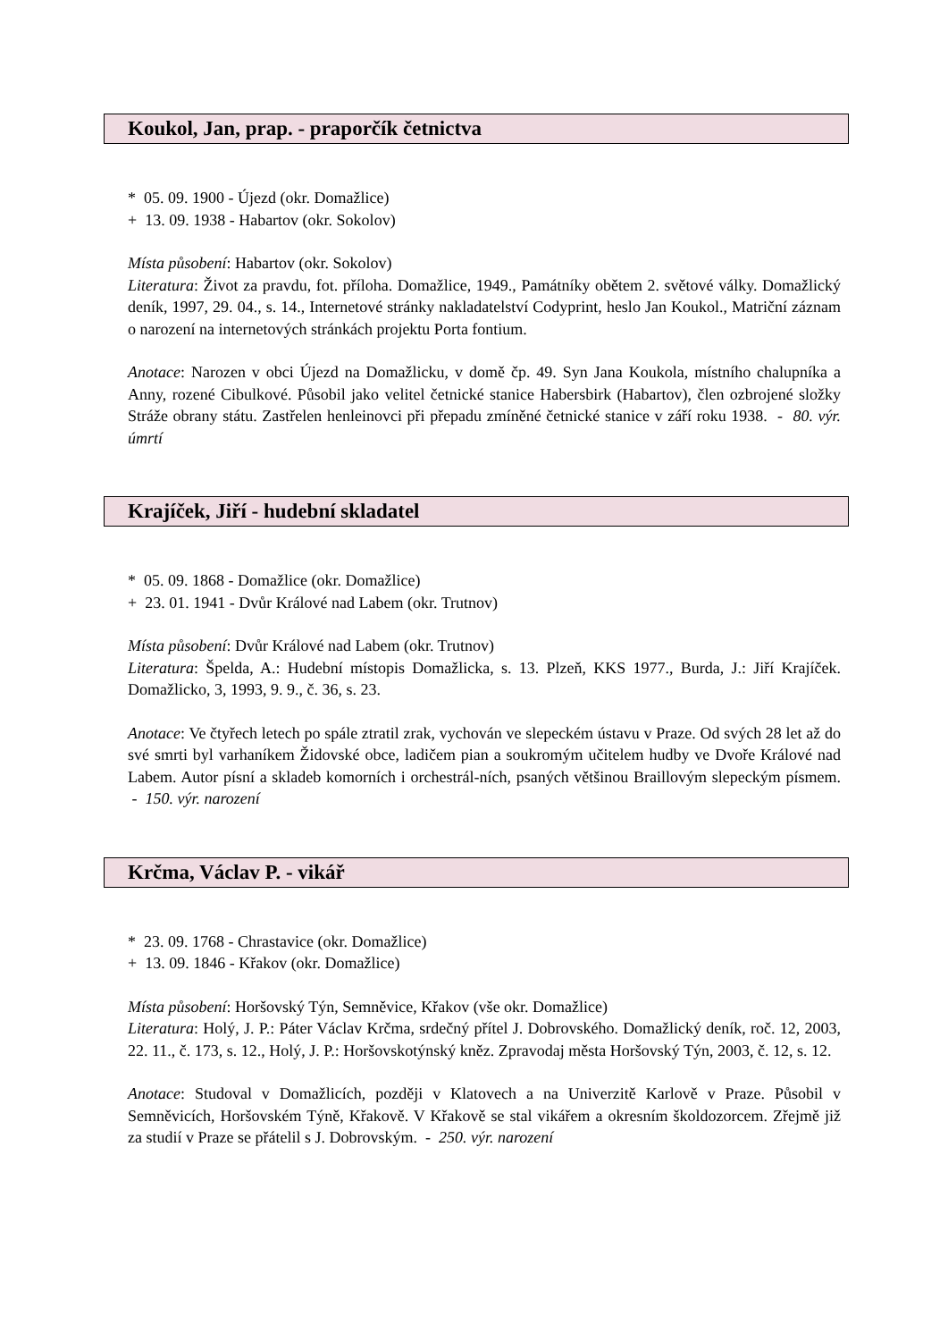Koukol, Jan, prap. - praporčík četnictva
* 05. 09. 1900 - Újezd (okr. Domažlice)
+ 13. 09. 1938 - Habartov (okr. Sokolov)
Místa působení: Habartov (okr. Sokolov)
Literatura: Život za pravdu, fot. příloha. Domažlice, 1949., Památníky obětem 2. světové války. Domažlický deník, 1997, 29. 04., s. 14., Internetové stránky nakladatelství Codyprint, heslo Jan Koukol., Matriční záznam o narození na internetových stránkách projektu Porta fontium.
Anotace: Narozen v obci Újezd na Domažlicku, v domě čp. 49. Syn Jana Koukola, místního chalupníka a Anny, rozené Cibulkové. Působil jako velitel četnické stanice Habersbirk (Habartov), člen ozbrojené složky Stráže obrany státu. Zastřelen henleinovci při přepadu zmíněné četnické stanice v září roku 1938. - 80. výr. úmrtí
Krajíček, Jiří - hudební skladatel
* 05. 09. 1868 - Domažlice (okr. Domažlice)
+ 23. 01. 1941 - Dvůr Králové nad Labem (okr. Trutnov)
Místa působení: Dvůr Králové nad Labem (okr. Trutnov)
Literatura: Špelda, A.: Hudební místopis Domažlicka, s. 13. Plzeň, KKS 1977., Burda, J.: Jiří Krajíček. Domažlicko, 3, 1993, 9. 9., č. 36, s. 23.
Anotace: Ve čtyřech letech po spále ztratil zrak, vychován ve slepeckém ústavu v Praze. Od svých 28 let až do své smrti byl varhaníkem Židovské obce, ladičem pian a soukromým učitelem hudby ve Dvoře Králové nad Labem. Autor písní a skladeb komorních i orchestrál-ních, psaných většinou Braillovým slepeckým písmem. - 150. výr. narození
Krčma, Václav P. - vikář
* 23. 09. 1768 - Chrastavice (okr. Domažlice)
+ 13. 09. 1846 - Křakov (okr. Domažlice)
Místa působení: Horšovský Týn, Semněvice, Křakov (vše okr. Domažlice)
Literatura: Holý, J. P.: Páter Václav Krčma, srdečný přítel J. Dobrovského. Domažlický deník, roč. 12, 2003, 22. 11., č. 173, s. 12., Holý, J. P.: Horšovskotýnský kněz. Zpravodaj města Horšovský Týn, 2003, č. 12, s. 12.
Anotace: Studoval v Domažlicích, později v Klatovech a na Univerzitě Karlově v Praze. Působil v Semněvicích, Horšovském Týně, Křakově. V Křakově se stal vikářem a okresním školdozorcem. Zřejmě již za studií v Praze se přátelil s J. Dobrovským. - 250. výr. narození